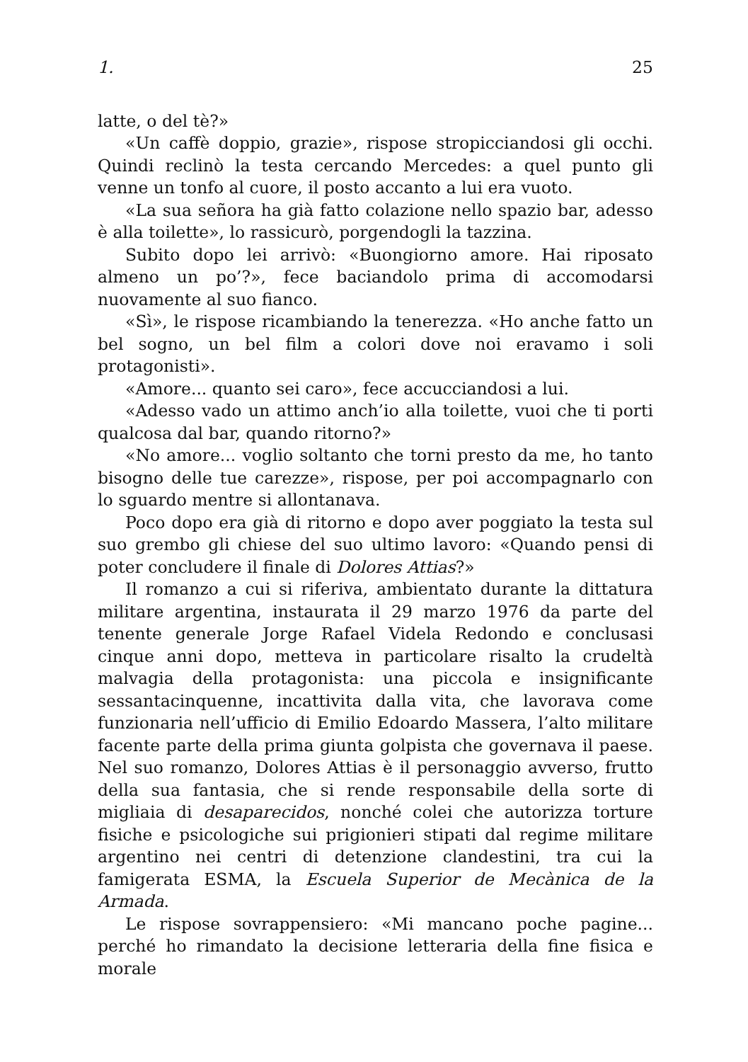1. 25
latte, o del tè?»
«Un caffè doppio, grazie», rispose stropicciandosi gli occhi. Quindi reclinò la testa cercando Mercedes: a quel punto gli venne un tonfo al cuore, il posto accanto a lui era vuoto.
«La sua señora ha già fatto colazione nello spazio bar, adesso è alla toilette», lo rassicurò, porgendogli la tazzina.
Subito dopo lei arrivò: «Buongiorno amore. Hai riposato almeno un po’?», fece baciandolo prima di accomodarsi nuovamente al suo fianco.
«Sì», le rispose ricambiando la tenerezza. «Ho anche fatto un bel sogno, un bel film a colori dove noi eravamo i soli protagonisti».
«Amore... quanto sei caro», fece accucciandosi a lui.
«Adesso vado un attimo anch’io alla toilette, vuoi che ti porti qualcosa dal bar, quando ritorno?»
«No amore... voglio soltanto che torni presto da me, ho tanto bisogno delle tue carezze», rispose, per poi accompagnarlo con lo sguardo mentre si allontanava.
Poco dopo era già di ritorno e dopo aver poggiato la testa sul suo grembo gli chiese del suo ultimo lavoro: «Quando pensi di poter concludere il finale di Dolores Attias?»
Il romanzo a cui si riferiva, ambientato durante la dittatura militare argentina, instaurata il 29 marzo 1976 da parte del tenente generale Jorge Rafael Videla Redondo e conclusasi cinque anni dopo, metteva in particolare risalto la crudeltà malvagia della protagonista: una piccola e insignificante sessantacinquenne, incattivita dalla vita, che lavorava come funzionaria nell’ufficio di Emilio Edoardo Massera, l’alto militare facente parte della prima giunta golpista che governava il paese. Nel suo romanzo, Dolores Attias è il personaggio avverso, frutto della sua fantasia, che si rende responsabile della sorte di migliaia di desaparecidos, nonché colei che autorizza torture fisiche e psicologiche sui prigionieri stipati dal regime militare argentino nei centri di detenzione clandestini, tra cui la famigerata ESMA, la Escuela Superior de Mecànica de la Armada.
Le rispose sovrappensiero: «Mi mancano poche pagine... perché ho rimandato la decisione letteraria della fine fisica e morale